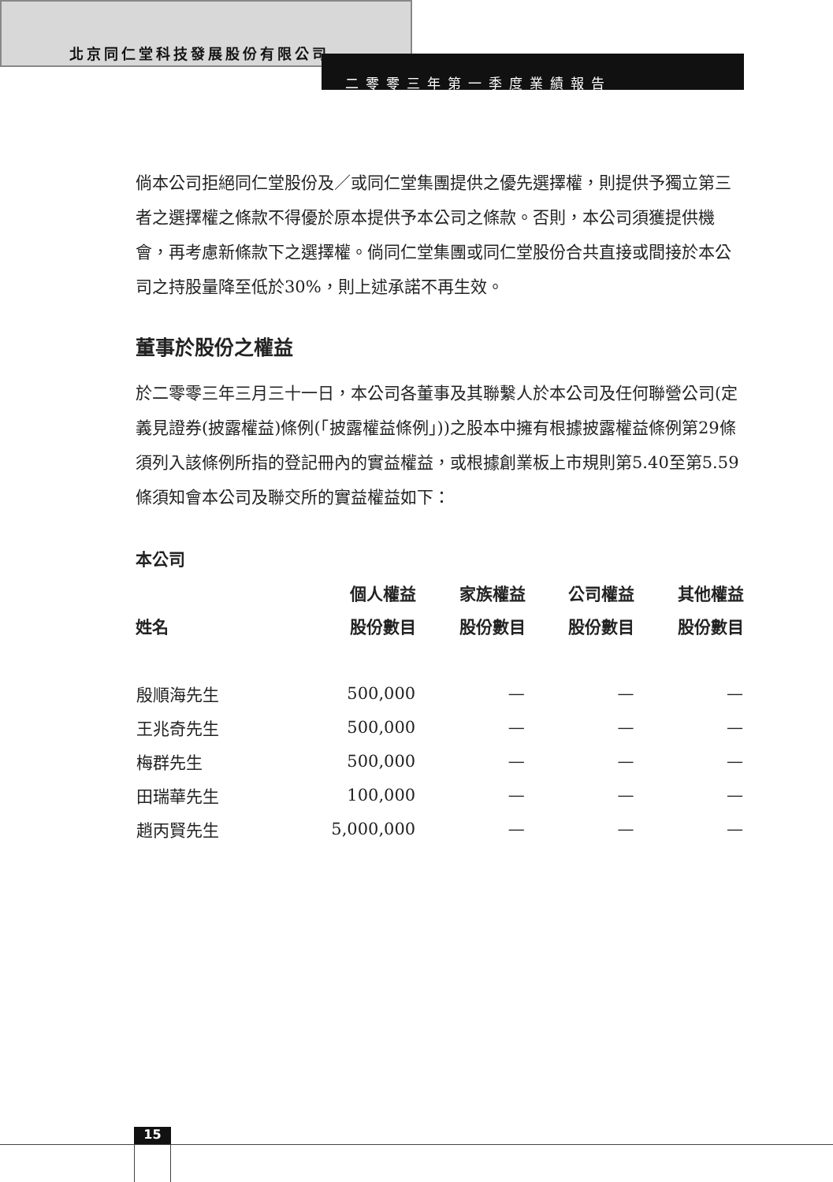北京同仁堂科技發展股份有限公司
二零零三年第一季度業績報告
倘本公司拒絕同仁堂股份及／或同仁堂集團提供之優先選擇權，則提供予獨立第三者之選擇權之條款不得優於原本提供予本公司之條款。否則，本公司須獲提供機會，再考慮新條款下之選擇權。倘同仁堂集團或同仁堂股份合共直接或間接於本公司之持股量降至低於30%，則上述承諾不再生效。
董事於股份之權益
於二零零三年三月三十一日，本公司各董事及其聯繫人於本公司及任何聯營公司(定義見證券(披露權益)條例(「披露權益條例」))之股本中擁有根據披露權益條例第29條須列入該條例所指的登記冊內的實益權益，或根據創業板上市規則第5.40至第5.59條須知會本公司及聯交所的實益權益如下：
本公司
| | 個人權益 | 家族權益 | 公司權益 | 其他權益 |
| --- | --- | --- | --- | --- |
| 姓名 | 股份數目 | 股份數目 | 股份數目 | 股份數目 |
| 殷順海先生 | 500,000 | — | — | — |
| 王兆奇先生 | 500,000 | — | — | — |
| 梅群先生 | 500,000 | — | — | — |
| 田瑞華先生 | 100,000 | — | — | — |
| 趙丙賢先生 | 5,000,000 | — | — | — |
15